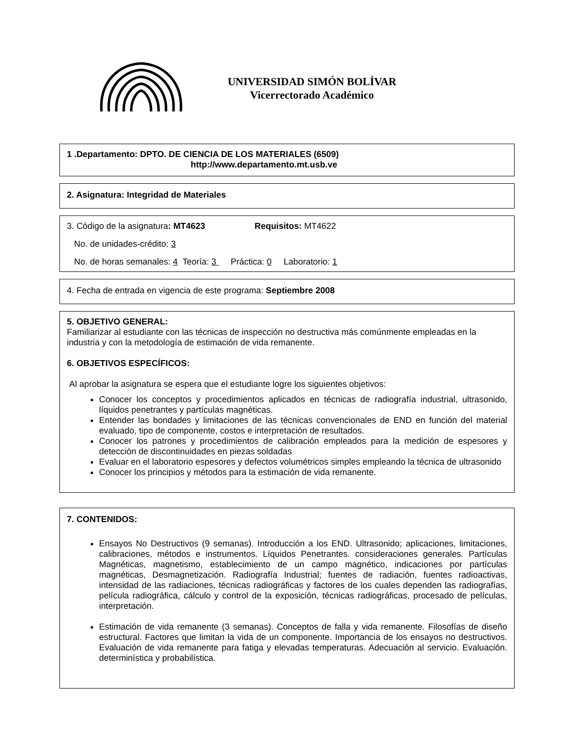UNIVERSIDAD SIMÓN BOLÍVAR
Vicerrectorado Académico
1 .Departamento: DPTO. DE CIENCIA DE LOS MATERIALES (6509)
http://www.departamento.mt.usb.ve
2. Asignatura: Integridad de Materiales
3. Código de la asignatura: MT4623 Requisitos: MT4622
No. de unidades-crédito: 3
No. de horas semanales: 4 Teoría: 3 Práctica: 0 Laboratorio: 1
4. Fecha de entrada en vigencia de este programa: Septiembre 2008
5. OBJETIVO GENERAL:
Familiarizar al estudiante con las técnicas de inspección no destructiva más comúnmente empleadas en la industria y con la metodología de estimación de vida remanente.
6. OBJETIVOS ESPECÍFICOS:
Al aprobar la asignatura se espera que el estudiante logre los siguientes objetivos:
Conocer los conceptos y procedimientos aplicados en técnicas de radiografía industrial, ultrasonido, líquidos penetrantes y partículas magnéticas.
Entender las bondades y limitaciones de las técnicas convencionales de END en función del material evaluado, tipo de componente, costos e interpretación de resultados.
Conocer los patrones y procedimientos de calibración empleados para la medición de espesores y detección de discontinuidades en piezas soldadas
Evaluar en el laboratorio espesores y defectos volumétricos simples empleando la técnica de ultrasonido
Conocer los principios y métodos para la estimación de vida remanente.
7. CONTENIDOS:
Ensayos No Destructivos (9 semanas). Introducción a los END. Ultrasonido; aplicaciones, limitaciones, calibraciones, métodos e instrumentos. Líquidos Penetrantes. consideraciones generales. Partículas Magnéticas, magnetismo, establecimiento de un campo magnético, indicaciones por partículas magnéticas, Desmagnetización. Radiografía Industrial; fuentes de radiación, fuentes radioactivas, intensidad de las radiaciones, técnicas radiográficas y factores de los cuales dependen las radiografías, película radiográfica, cálculo y control de la exposición, técnicas radiográficas, procesado de películas, interpretación.
Estimación de vida remanente (3 semanas). Conceptos de falla y vida remanente. Filosofías de diseño estructural. Factores que limitan la vida de un componente. Importancia de los ensayos no destructivos. Evaluación de vida remanente para fatiga y elevadas temperaturas. Adecuación al servicio. Evaluación. determinística y probabilística.